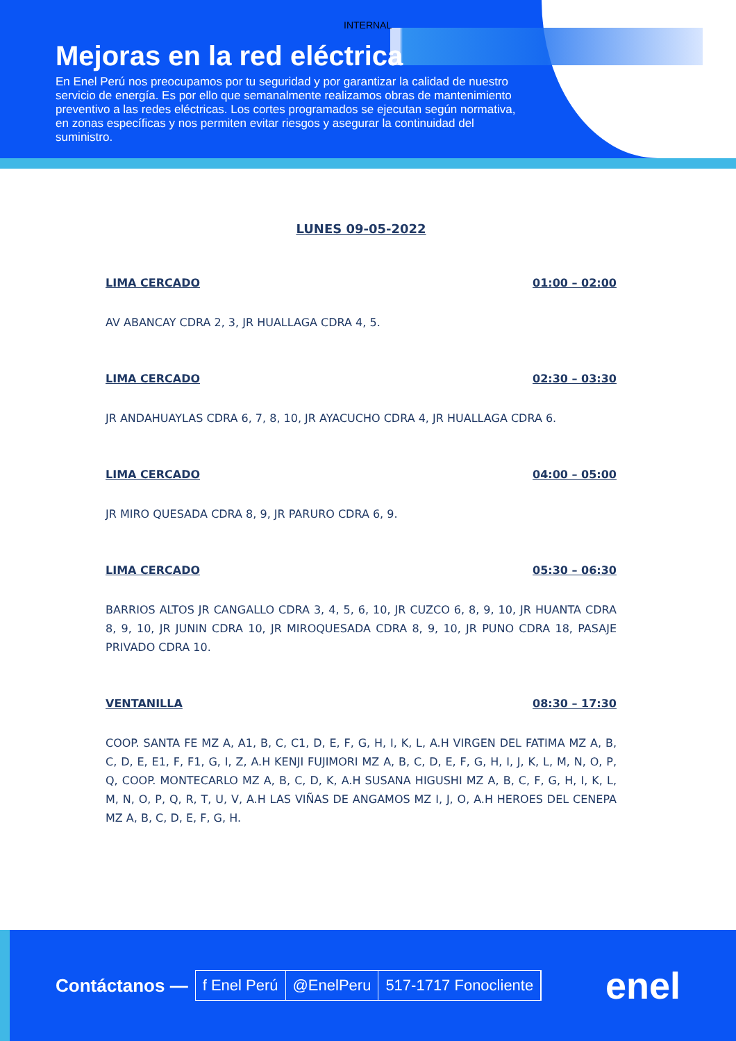INTERNAL
Mejoras en la red eléctrica
En Enel Perú nos preocupamos por tu seguridad y por garantizar la calidad de nuestro servicio de energía. Es por ello que semanalmente realizamos obras de mantenimiento preventivo a las redes eléctricas. Los cortes programados se ejecutan según normativa, en zonas específicas y nos permiten evitar riesgos y asegurar la continuidad del suministro.
LUNES 09-05-2022
LIMA CERCADO 01:00 – 02:00
AV ABANCAY CDRA 2, 3, JR HUALLAGA CDRA 4, 5.
LIMA CERCADO 02:30 – 03:30
JR ANDAHUAYLAS CDRA 6, 7, 8, 10, JR AYACUCHO CDRA 4, JR HUALLAGA CDRA 6.
LIMA CERCADO 04:00 – 05:00
JR MIRO QUESADA CDRA 8, 9, JR PARURO CDRA 6, 9.
LIMA CERCADO 05:30 – 06:30
BARRIOS ALTOS JR CANGALLO CDRA 3, 4, 5, 6, 10, JR CUZCO 6, 8, 9, 10, JR HUANTA CDRA 8, 9, 10, JR JUNIN CDRA 10, JR MIROQUESADA CDRA 8, 9, 10, JR PUNO CDRA 18, PASAJE PRIVADO CDRA 10.
VENTANILLA 08:30 – 17:30
COOP. SANTA FE MZ A, A1, B, C, C1, D, E, F, G, H, I, K, L, A.H VIRGEN DEL FATIMA MZ A, B, C, D, E, E1, F, F1, G, I, Z, A.H KENJI FUJIMORI MZ A, B, C, D, E, F, G, H, I, J, K, L, M, N, O, P, Q, COOP. MONTECARLO MZ A, B, C, D, K, A.H SUSANA HIGUSHI MZ A, B, C, F, G, H, I, K, L, M, N, O, P, Q, R, T, U, V, A.H LAS VIÑAS DE ANGAMOS MZ I, J, O, A.H HEROES DEL CENEPA MZ A, B, C, D, E, F, G, H.
Contáctanos —
f Enel Perú @EnelPeru 517-1717 Fonocliente
enel